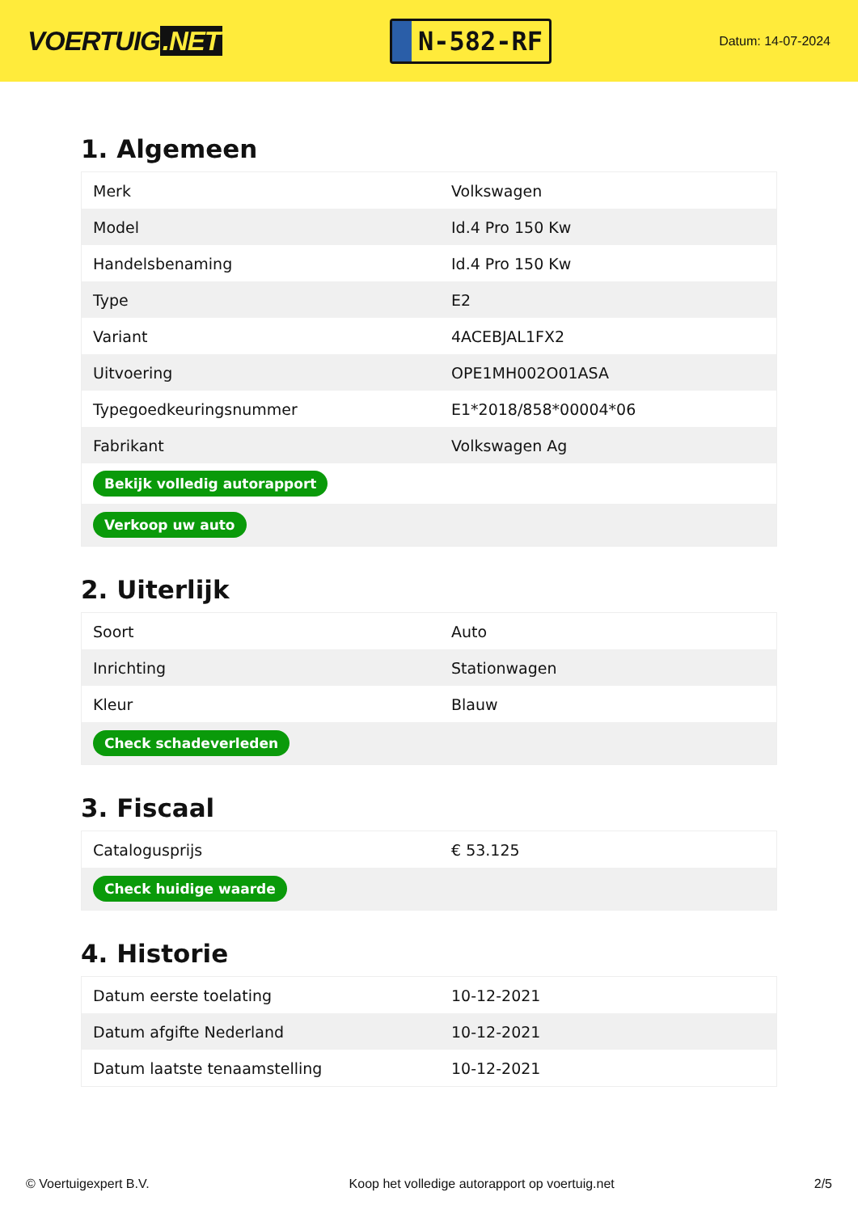VOERTUIG.NET
N-582-RF
Datum: 14-07-2024
1. Algemeen
| Merk | Volkswagen |
| Model | Id.4 Pro 150 Kw |
| Handelsbenaming | Id.4 Pro 150 Kw |
| Type | E2 |
| Variant | 4ACEBJAL1FX2 |
| Uitvoering | OPE1MH002O01ASA |
| Typegoedkeuringsnummer | E1*2018/858*00004*06 |
| Fabrikant | Volkswagen Ag |
| Bekijk volledig autorapport | |
| Verkoop uw auto | |
2. Uiterlijk
| Soort | Auto |
| Inrichting | Stationwagen |
| Kleur | Blauw |
| Check schadeverleden | |
3. Fiscaal
| Catalogusprijs | € 53.125 |
| Check huidige waarde | |
4. Historie
| Datum eerste toelating | 10-12-2021 |
| Datum afgifte Nederland | 10-12-2021 |
| Datum laatste tenaamstelling | 10-12-2021 |
© Voertuigexpert B.V. Koop het volledige autorapport op voertuig.net 2/5